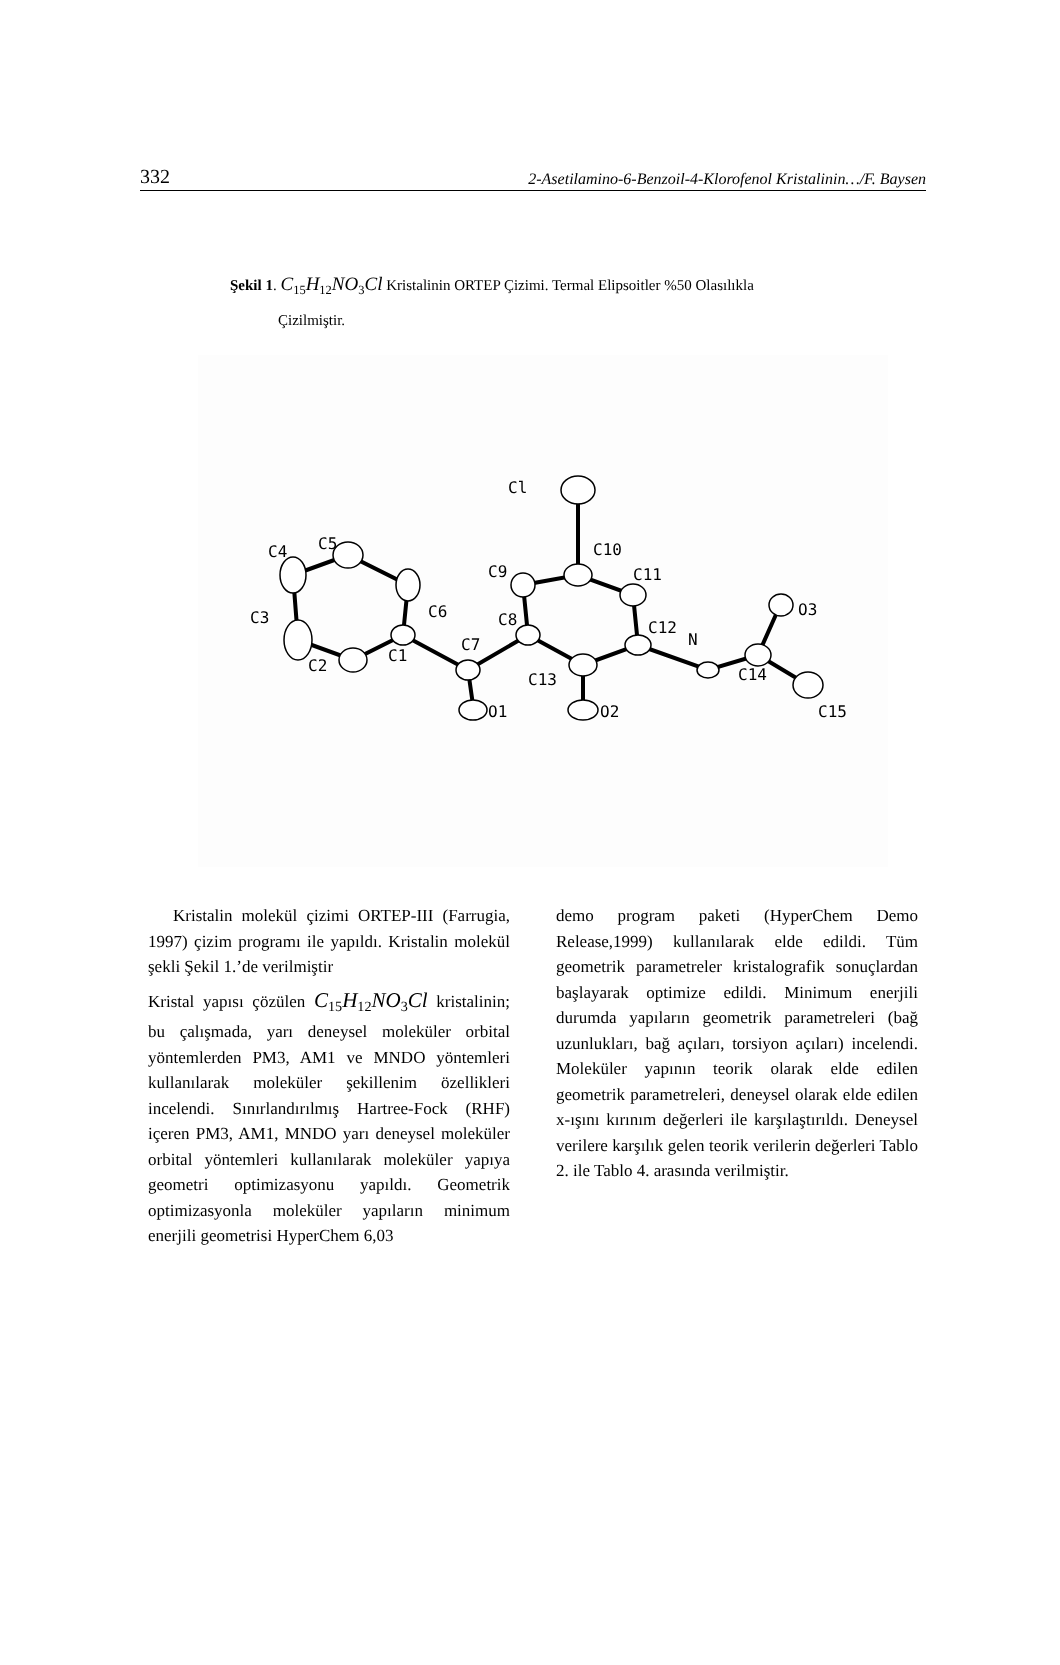332 2-Asetilamino-6-Benzoil-4-Klorofenol Kristalinin…/F. Baysen
Şekil 1. C<sub>15</sub>H<sub>12</sub>NO<sub>3</sub>Cl Kristalinin ORTEP Çizimi. Termal Elipsoitler %50 Olasılıkla
Çizilmiştir.
Cl
C5
C4
C6
C3
C2
C1
C7
C8
C9
C10
C11
C12
N
C13
C14
O3
O1
O2
C15
Kristalin molekül çizimi ORTEP-III (Farrugia, 1997) çizim programı ile yapıldı. Kristalin molekül şekli Şekil 1.’de verilmiştir
Kristal yapısı çözülen C<sub>15</sub>H<sub>12</sub>NO<sub>3</sub>Cl kristalinin; bu çalışmada, yarı deneysel moleküler orbital yöntemlerden PM3, AM1 ve MNDO yöntemleri kullanılarak moleküler şekillenim özellikleri incelendi. Sınırlandırılmış Hartree-Fock (RHF) içeren PM3, AM1, MNDO yarı deneysel moleküler orbital yöntemleri kullanılarak moleküler yapıya geometri optimizasyonu yapıldı. Geometrik optimizasyonla moleküler yapıların minimum enerjili geometrisi HyperChem 6,03
demo program paketi (HyperChem Demo Release,1999) kullanılarak elde edildi. Tüm geometrik parametreler kristalografik sonuçlardan başlayarak optimize edildi. Minimum enerjili durumda yapıların geometrik parametreleri (bağ uzunlukları, bağ açıları, torsiyon açıları) incelendi. Moleküler yapının teorik olarak elde edilen geometrik parametreleri, deneysel olarak elde edilen x-ışını kırınım değerleri ile karşılaştırıldı. Deneysel verilere karşılık gelen teorik verilerin değerleri Tablo 2. ile Tablo 4. arasında verilmiştir.